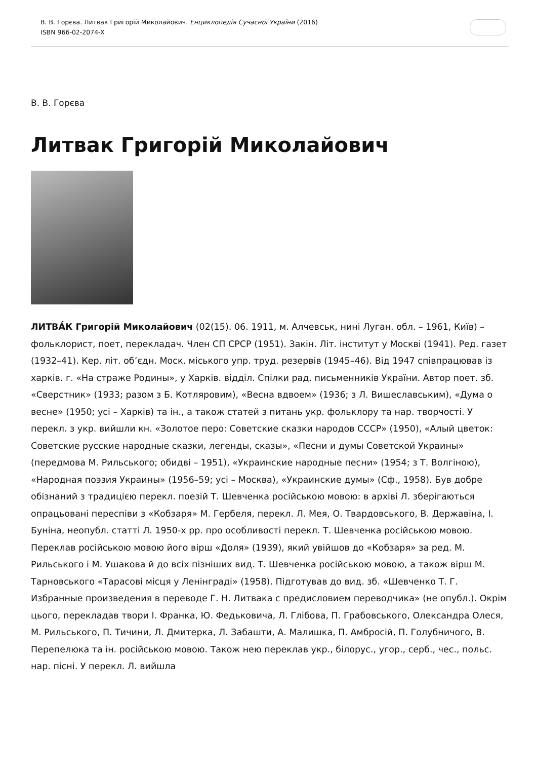В. В. Горєва. Литвак Григорій Миколайович. Енциклопедія Сучасної України (2016)
ISBN 966-02-2074-X
В. В. Горєва
Литвак Григорій Миколайович
ЛИТВА́К Григорій Миколайович (02(15). 06. 1911, м. Алчевськ, нині Луган. обл. – 1961, Київ) – фольклорист, поет, перекладач. Член СП СРСР (1951). Закін. Літ. інститут у Москві (1941). Ред. газет (1932–41). Кер. літ. об’єдн. Моск. міського упр. труд. резервів (1945–46). Від 1947 співпрацював із харків. г. «На страже Родины», у Харків. відділ. Спілки рад. письменників України. Автор поет. зб. «Сверстник» (1933; разом з Б. Котляровим), «Весна вдвоем» (1936; з Л. Вишеславським), «Дума о весне» (1950; усі – Харків) та ін., а також статей з питань укр. фольклору та нар. творчості. У перекл. з укр. вийшли кн. «Золотое перо: Советские сказки народов СССР» (1950), «Алый цветок: Советские русские народные сказки, легенды, сказы», «Песни и думы Советской Украины» (передмова М. Рильського; обидві – 1951), «Украинские народные песни» (1954; з Т. Волгіною), «Народная поэзия Украины» (1956–59; усі – Москва), «Украинские думы» (Сф., 1958). Був добре обізнаний з традицією перекл. поезій Т. Шевченка російською мовою: в архіві Л. зберігаються опрацьовані переспіви з «Кобзаря» М. Гербеля, перекл. Л. Мея, О. Твардовського, В. Державіна, І. Буніна, неопубл. статті Л. 1950-х рр. про особливості перекл. Т. Шевченка російською мовою. Переклав російською мовою його вірш «Доля» (1939), який увійшов до «Кобзаря» за ред. М. Рильського і М. Ушакова й до всіх пізніших вид. Т. Шевченка російською мовою, а також вірш М. Тарновського «Тарасові місця у Ленінграді» (1958). Підготував до вид. зб. «Шевченко Т. Г. Избранные произведения в переводе Г. Н. Литвака с предисловием переводчика» (не опубл.). Окрім цього, перекладав твори І. Франка, Ю. Федьковича, Л. Глі­бова, П. Грабовського, Олександра Олеся, М. Рильського, П. Тичини, Л. Дмитерка, Л. Забашти, А. Малишка, П. Амбросій, П. Голубничого, В. Перепелюка та ін. російською мовою. Також нею переклав укр., білорус., угор., серб., чес., польс. нар. пісні. У перекл. Л. вийшла